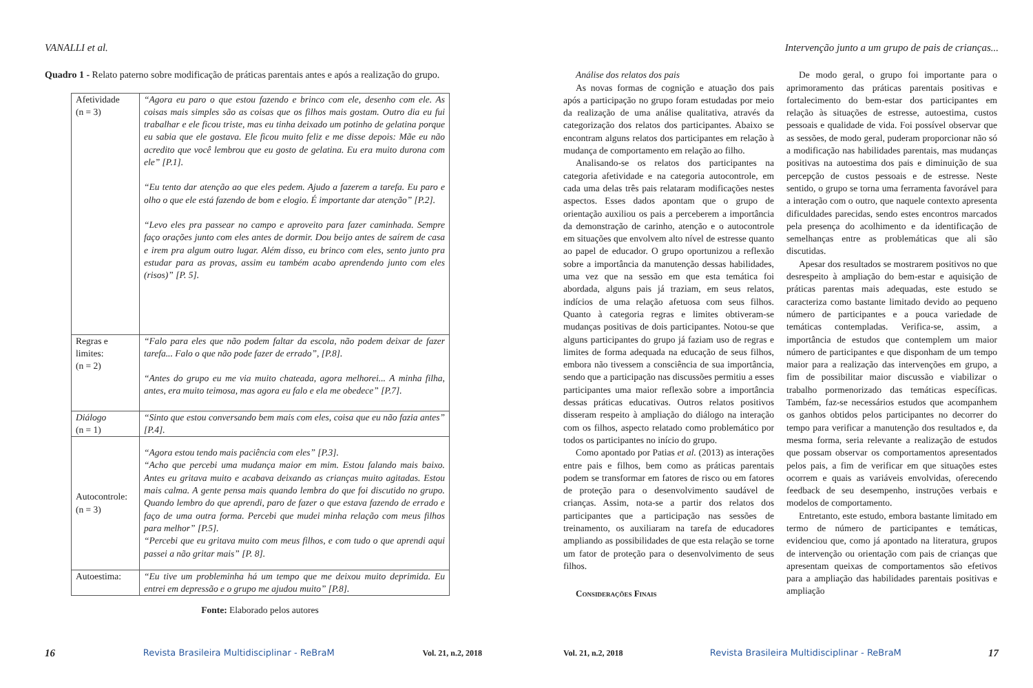VANALLI et al.
Quadro 1 - Relato paterno sobre modificação de práticas parentais antes e após a realização do grupo.
| Afetividade (n = 3) | “Agora eu paro o que estou fazendo e brinco com ele, desenho com ele. As coisas mais simples são as coisas que os filhos mais gostam. Outro dia eu fui trabalhar e ele ficou triste, mas eu tinha deixado um potinho de gelatina porque eu sabia que ele gostava. Ele ficou muito feliz e me disse depois: Mãe eu não acredito que você lembrou que eu gosto de gelatina. Eu era muito durona com ele” [P.1]. “Eu tento dar atenção ao que eles pedem. Ajudo a fazerem a tarefa. Eu paro e olho o que ele está fazendo de bom e elogio. É importante dar atenção” [P.2]. “Levo eles pra passear no campo e aproveito para fazer caminhada. Sempre faço orações junto com eles antes de dormir. Dou beijo antes de saírem de casa e irem pra algum outro lugar. Além disso, eu brinco com eles, sento junto pra estudar para as provas, assim eu também acabo aprendendo junto com eles (risos)” [P. 5]. |
| Regras e limites: (n = 2) | “Falo para eles que não podem faltar da escola, não podem deixar de fazer tarefa... Falo o que não pode fazer de errado”, [P.8]. “Antes do grupo eu me via muito chateada, agora melhorei... A minha filha, antes, era muito teimosa, mas agora eu falo e ela me obedece” [P.7]. |
| Diálogo (n = 1) | “Sinto que estou conversando bem mais com eles, coisa que eu não fazia antes” [P.4]. |
| Autocontrole: (n = 3) | “Agora estou tendo mais paciência com eles” [P.3]. “Acho que percebi uma mudança maior em mim. Estou falando mais baixo. Antes eu gritava muito e acabava deixando as crianças muito agitadas. Estou mais calma. A gente pensa mais quando lembra do que foi discutido no grupo. Quando lembro do que aprendi, paro de fazer o que estava fazendo de errado e faço de uma outra forma. Percebi que mudei minha relação com meus filhos para melhor” [P.5]. “Percebi que eu gritava muito com meus filhos, e com tudo o que aprendi aqui passei a não gritar mais” [P. 8]. |
| Autoestima: | “Eu tive um probleminha há um tempo que me deixou muito deprimida. Eu entrei em depressão e o grupo me ajudou muito” [P.8]. |
Fonte: Elaborado pelos autores
16 Revista Brasileira Multidisciplinar - ReBraM Vol. 21, n.2, 2018
Intervenção junto a um grupo de pais de crianças...
Análise dos relatos dos pais
As novas formas de cognição e atuação dos pais após a participação no grupo foram estudadas por meio da realização de uma análise qualitativa, através da categorização dos relatos dos participantes. Abaixo se encontram alguns relatos dos participantes em relação à mudança de comportamento em relação ao filho.
Analisando-se os relatos dos participantes na categoria afetividade e na categoria autocontrole, em cada uma delas três pais relataram modificações nestes aspectos. Esses dados apontam que o grupo de orientação auxiliou os pais a perceberem a importância da demonstração de carinho, atenção e o autocontrole em situações que envolvem alto nível de estresse quanto ao papel de educador. O grupo oportunizou a reflexão sobre a importância da manutenção dessas habilidades, uma vez que na sessão em que esta temática foi abordada, alguns pais já traziam, em seus relatos, indícios de uma relação afetuosa com seus filhos. Quanto à categoria regras e limites obtiveram-se mudanças positivas de dois participantes. Notou-se que alguns participantes do grupo já faziam uso de regras e limites de forma adequada na educação de seus filhos, embora não tivessem a consciência de sua importância, sendo que a participação nas discussões permitiu a esses participantes uma maior reflexão sobre a importância dessas práticas educativas. Outros relatos positivos disseram respeito à ampliação do diálogo na interação com os filhos, aspecto relatado como problemático por todos os participantes no início do grupo.
Como apontado por Patias et al. (2013) as interações entre pais e filhos, bem como as práticas parentais podem se transformar em fatores de risco ou em fatores de proteção para o desenvolvimento saudável de crianças. Assim, nota-se a partir dos relatos dos participantes que a participação nas sessões de treinamento, os auxiliaram na tarefa de educadores ampliando as possibilidades de que esta relação se torne um fator de proteção para o desenvolvimento de seus filhos.
Considerações Finais
De modo geral, o grupo foi importante para o aprimoramento das práticas parentais positivas e fortalecimento do bem-estar dos participantes em relação às situações de estresse, autoestima, custos pessoais e qualidade de vida. Foi possível observar que as sessões, de modo geral, puderam proporcionar não só a modificação nas habilidades parentais, mas mudanças positivas na autoestima dos pais e diminuição de sua percepção de custos pessoais e de estresse. Neste sentido, o grupo se torna uma ferramenta favorável para a interação com o outro, que naquele contexto apresenta dificuldades parecidas, sendo estes encontros marcados pela presença do acolhimento e da identificação de semelhanças entre as problemáticas que ali são discutidas.
Apesar dos resultados se mostrarem positivos no que desrespeito à ampliação do bem-estar e aquisição de práticas parentas mais adequadas, este estudo se caracteriza como bastante limitado devido ao pequeno número de participantes e a pouca variedade de temáticas contempladas. Verifica-se, assim, a importância de estudos que contemplem um maior número de participantes e que disponham de um tempo maior para a realização das intervenções em grupo, a fim de possibilitar maior discussão e viabilizar o trabalho pormenorizado das temáticas específicas. Também, faz-se necessários estudos que acompanhem os ganhos obtidos pelos participantes no decorrer do tempo para verificar a manutenção dos resultados e, da mesma forma, seria relevante a realização de estudos que possam observar os comportamentos apresentados pelos pais, a fim de verificar em que situações estes ocorrem e quais as variáveis envolvidas, oferecendo feedback de seu desempenho, instruções verbais e modelos de comportamento.
Entretanto, este estudo, embora bastante limitado em termo de número de participantes e temáticas, evidenciou que, como já apontado na literatura, grupos de intervenção ou orientação com pais de crianças que apresentam queixas de comportamentos são efetivos para a ampliação das habilidades parentais positivas e ampliação
Vol. 21, n.2, 2018 Revista Brasileira Multidisciplinar - ReBraM 17